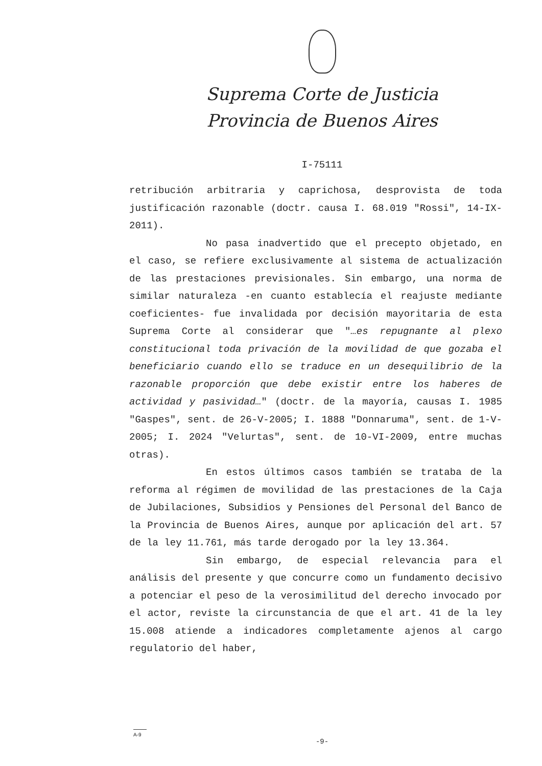Suprema Corte de Justicia
Provincia de Buenos Aires
I-75111
retribución arbitraria y caprichosa, desprovista de toda justificación razonable (doctr. causa I. 68.019 "Rossi", 14-IX-2011).
No pasa inadvertido que el precepto objetado, en el caso, se refiere exclusivamente al sistema de actualización de las prestaciones previsionales. Sin embargo, una norma de similar naturaleza -en cuanto establecía el reajuste mediante coeficientes- fue invalidada por decisión mayoritaria de esta Suprema Corte al considerar que "…es repugnante al plexo constitucional toda privación de la movilidad de que gozaba el beneficiario cuando ello se traduce en un desequilibrio de la razonable proporción que debe existir entre los haberes de actividad y pasividad…" (doctr. de la mayoría, causas I. 1985 "Gaspes", sent. de 26-V-2005; I. 1888 "Donnaruma", sent. de 1-V-2005; I. 2024 "Velurtas", sent. de 10-VI-2009, entre muchas otras).
En estos últimos casos también se trataba de la reforma al régimen de movilidad de las prestaciones de la Caja de Jubilaciones, Subsidios y Pensiones del Personal del Banco de la Provincia de Buenos Aires, aunque por aplicación del art. 57 de la ley 11.761, más tarde derogado por la ley 13.364.
Sin embargo, de especial relevancia para el análisis del presente y que concurre como un fundamento decisivo a potenciar el peso de la verosimilitud del derecho invocado por el actor, reviste la circunstancia de que el art. 41 de la ley 15.008 atiende a indicadores completamente ajenos al cargo regulatorio del haber,
A-9
-9-